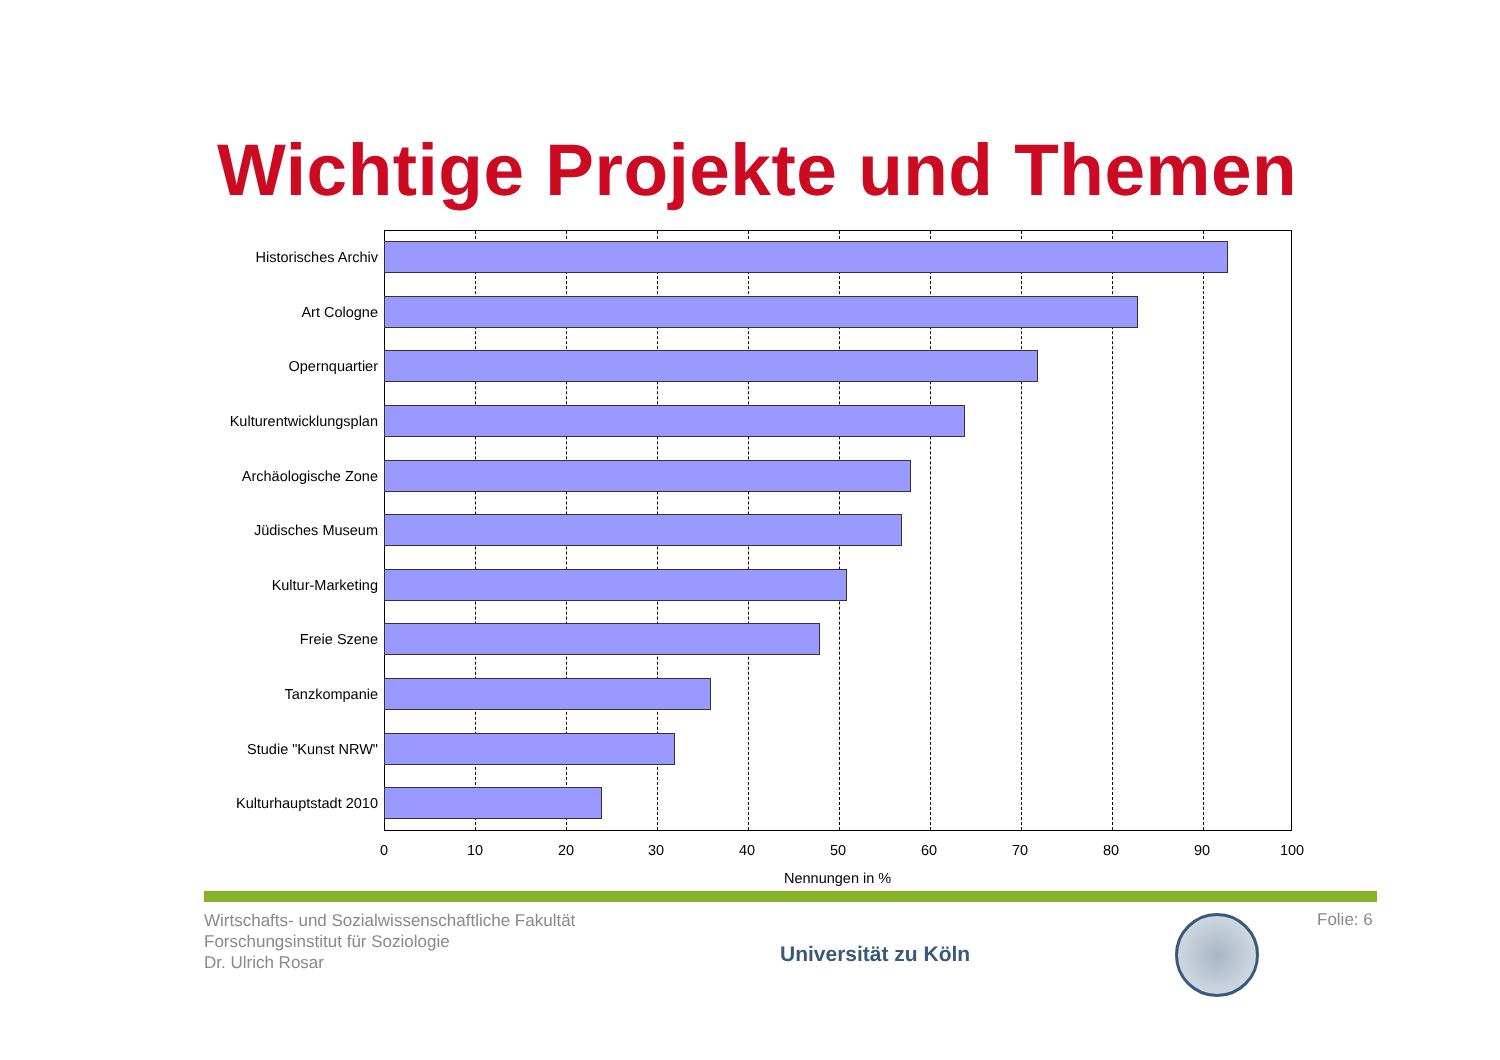Wichtige Projekte und Themen
Historisches Archiv
Art Cologne
Opernquartier
Kulturentwicklungsplan
Archäologische Zone
Jüdisches Museum
Kultur-Marketing
Freie Szene
Tanzkompanie
Studie "Kunst NRW"
Kulturhauptstadt 2010
0 10 20 30 40 50 60 70 80 90 100
Nennungen in %
Wirtschafts- und Sozialwissenschaftliche Fakultät
Forschungsinstitut für Soziologie
Dr. Ulrich Rosar
Universität zu Köln
Folie: 6